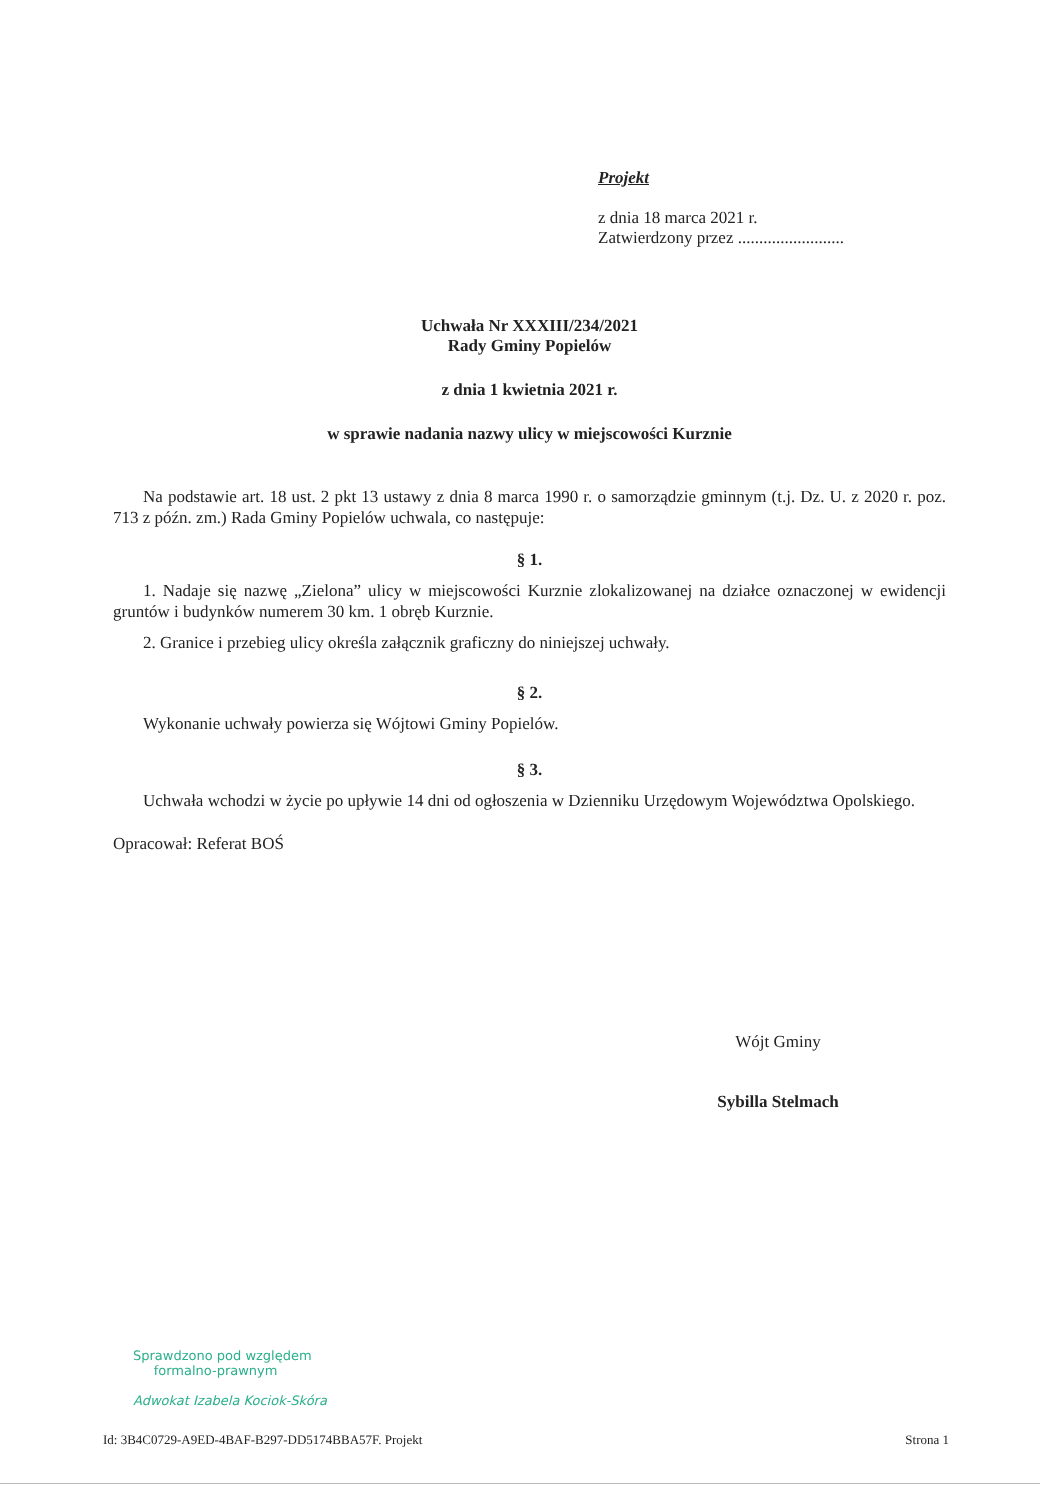Projekt
z dnia 18 marca 2021 r.
Zatwierdzony przez .........................
Uchwała Nr XXXIII/234/2021
Rady Gminy Popielów
z dnia 1 kwietnia 2021 r.
w sprawie nadania nazwy ulicy w miejscowości Kurznie
Na podstawie art. 18 ust. 2 pkt 13 ustawy z dnia 8 marca 1990 r. o samorządzie gminnym (t.j. Dz. U. z 2020 r. poz. 713 z późn. zm.) Rada Gminy Popielów uchwala, co następuje:
§ 1.
1. Nadaje się nazwę „Zielona” ulicy w miejscowości Kurznie zlokalizowanej na działce oznaczonej w ewidencji gruntów i budynków numerem 30 km. 1 obręb Kurznie.
2. Granice i przebieg ulicy określa załącznik graficzny do niniejszej uchwały.
§ 2.
Wykonanie uchwały powierza się Wójtowi Gminy Popielów.
§ 3.
Uchwała wchodzi w życie po upływie 14 dni od ogłoszenia w Dzienniku Urzędowym Województwa Opolskiego.
Opracował: Referat BOŚ
Wójt Gminy
Sybilla Stelmach
Sprawdzono pod względem
formalno-prawnym
Adwokat Izabela Kociok-Skóra
Id: 3B4C0729-A9ED-4BAF-B297-DD5174BBA57F. Projekt Strona 1